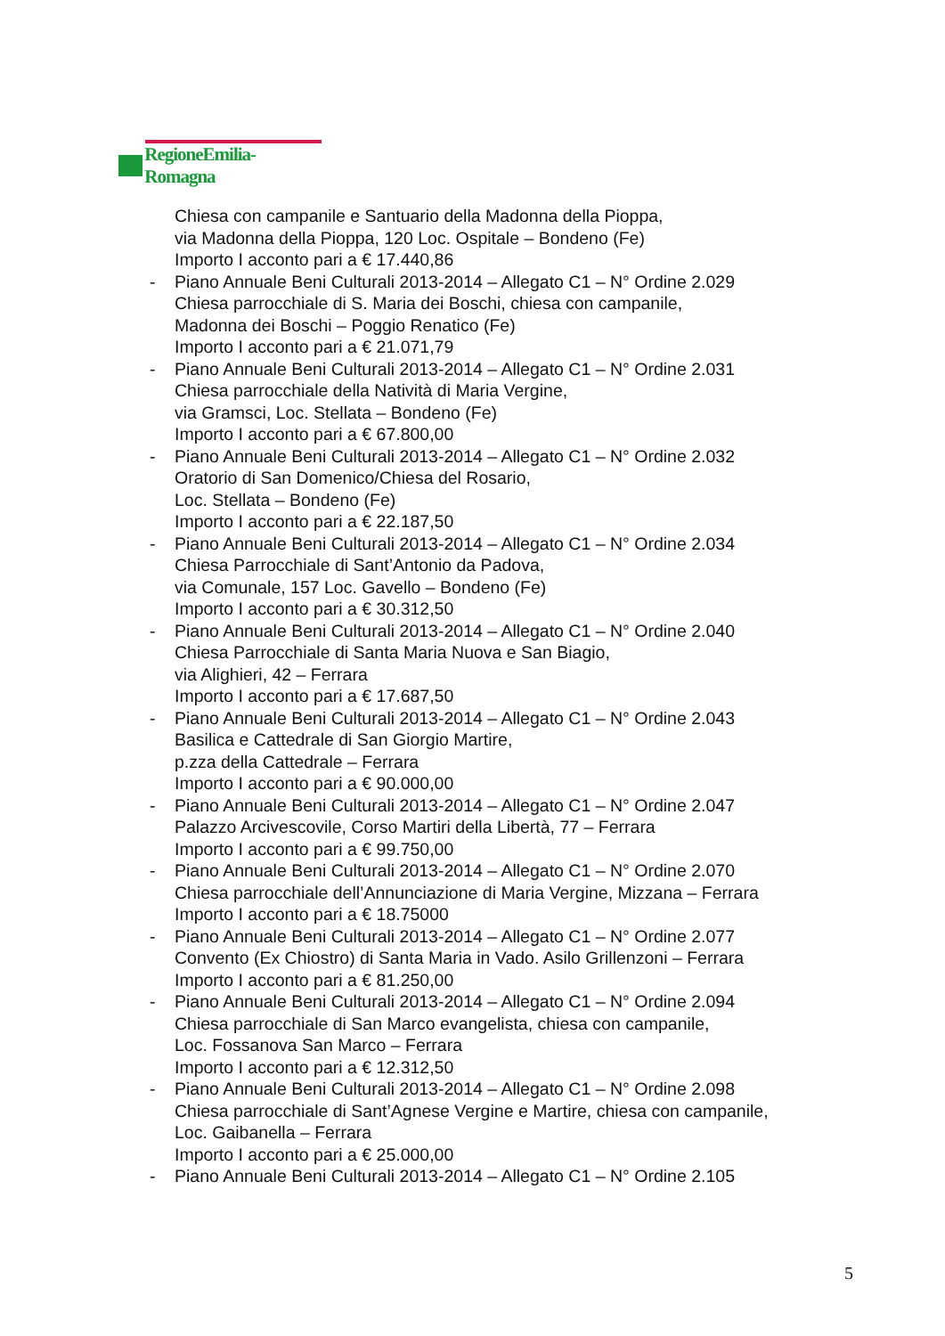RegioneEmilia-Romagna
Chiesa con campanile e Santuario della Madonna della Pioppa,
via Madonna della Pioppa, 120 Loc. Ospitale – Bondeno (Fe)
Importo I acconto pari a € 17.440,86
- Piano Annuale Beni Culturali 2013-2014 – Allegato C1 – N° Ordine 2.029
Chiesa parrocchiale di S. Maria dei Boschi, chiesa con campanile,
Madonna dei Boschi – Poggio Renatico (Fe)
Importo I acconto pari a € 21.071,79
- Piano Annuale Beni Culturali 2013-2014 – Allegato C1 – N° Ordine 2.031
Chiesa parrocchiale della Natività di Maria Vergine,
via Gramsci, Loc. Stellata – Bondeno (Fe)
Importo I acconto pari a € 67.800,00
- Piano Annuale Beni Culturali 2013-2014 – Allegato C1 – N° Ordine 2.032
Oratorio di San Domenico/Chiesa del Rosario,
Loc. Stellata – Bondeno (Fe)
Importo I acconto pari a € 22.187,50
- Piano Annuale Beni Culturali 2013-2014 – Allegato C1 – N° Ordine 2.034
Chiesa Parrocchiale di Sant’Antonio da Padova,
via Comunale, 157 Loc. Gavello – Bondeno (Fe)
Importo I acconto pari a € 30.312,50
- Piano Annuale Beni Culturali 2013-2014 – Allegato C1 – N° Ordine 2.040
Chiesa Parrocchiale di Santa Maria Nuova e San Biagio,
via Alighieri, 42 – Ferrara
Importo I acconto pari a € 17.687,50
- Piano Annuale Beni Culturali 2013-2014 – Allegato C1 – N° Ordine 2.043
Basilica e Cattedrale di San Giorgio Martire,
p.zza della Cattedrale – Ferrara
Importo I acconto pari a € 90.000,00
- Piano Annuale Beni Culturali 2013-2014 – Allegato C1 – N° Ordine 2.047
Palazzo Arcivescovile, Corso Martiri della Libertà, 77 – Ferrara
Importo I acconto pari a € 99.750,00
- Piano Annuale Beni Culturali 2013-2014 – Allegato C1 – N° Ordine 2.070
Chiesa parrocchiale dell’Annunciazione di Maria Vergine, Mizzana – Ferrara
Importo I acconto pari a € 18.75000
- Piano Annuale Beni Culturali 2013-2014 – Allegato C1 – N° Ordine 2.077
Convento (Ex Chiostro) di Santa Maria in Vado. Asilo Grillenzoni – Ferrara
Importo I acconto pari a € 81.250,00
- Piano Annuale Beni Culturali 2013-2014 – Allegato C1 – N° Ordine 2.094
Chiesa parrocchiale di San Marco evangelista, chiesa con campanile,
Loc. Fossanova San Marco – Ferrara
Importo I acconto pari a € 12.312,50
- Piano Annuale Beni Culturali 2013-2014 – Allegato C1 – N° Ordine 2.098
Chiesa parrocchiale di Sant’Agnese Vergine e Martire, chiesa con campanile,
Loc. Gaibanella – Ferrara
Importo I acconto pari a € 25.000,00
- Piano Annuale Beni Culturali 2013-2014 – Allegato C1 – N° Ordine 2.105
5